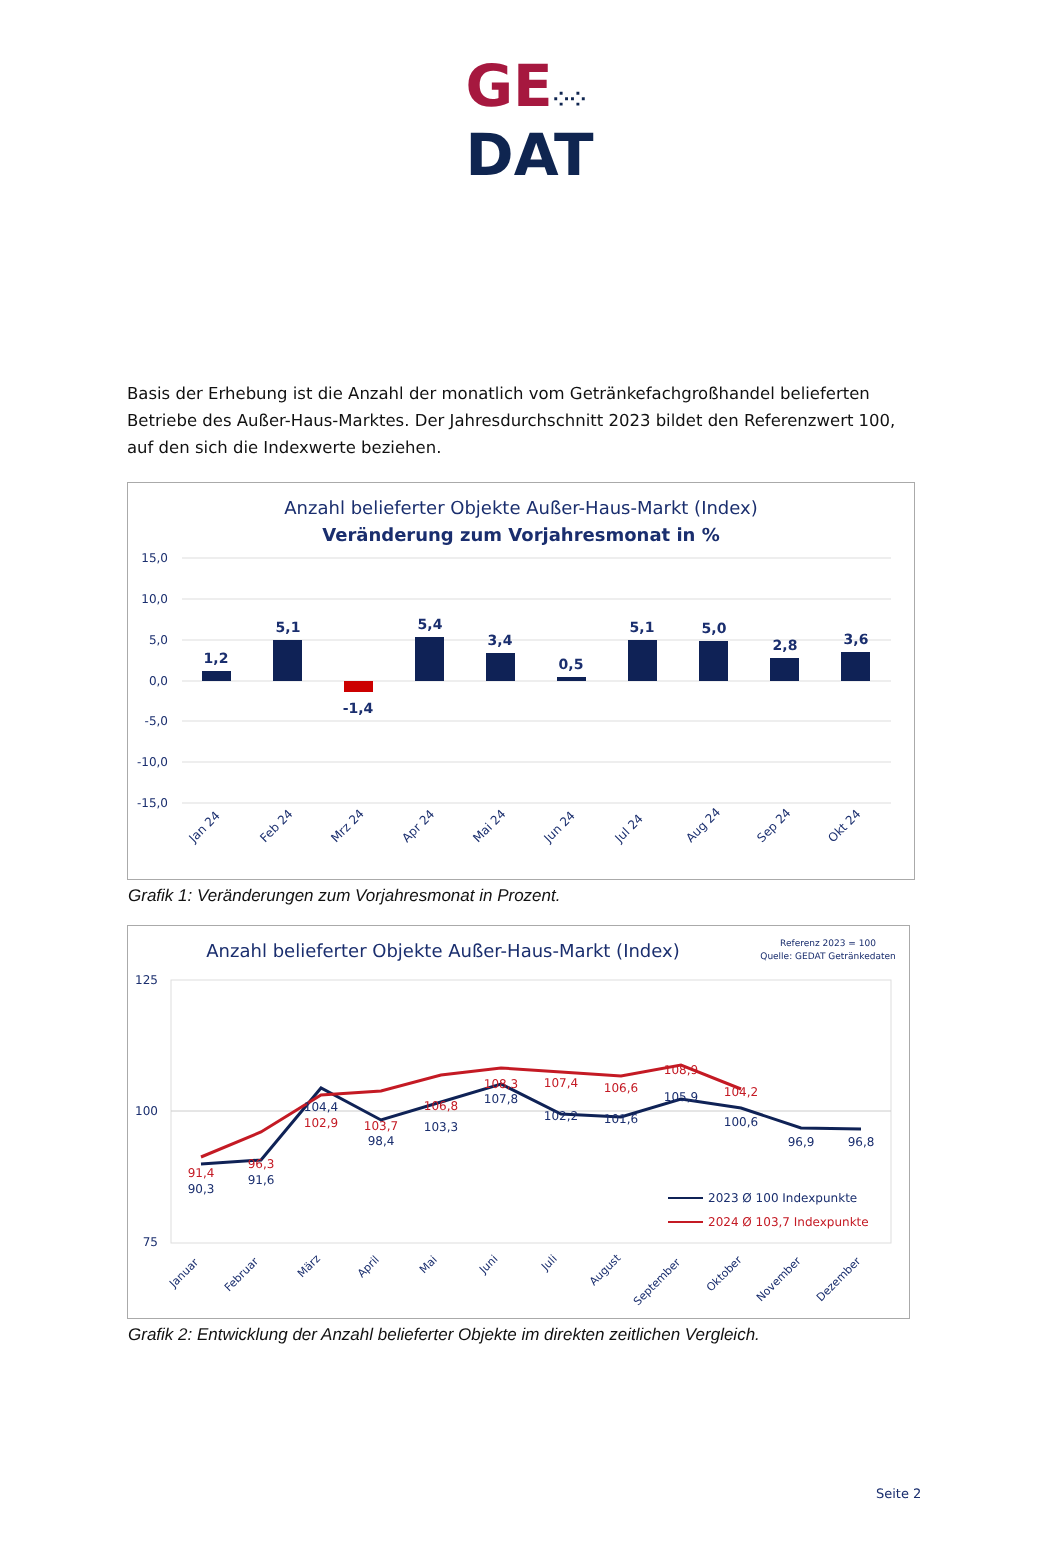GE⁘⁘
DAT
Basis der Erhebung ist die Anzahl der monatlich vom Getränkefachgroßhandel belieferten Betriebe des Außer-Haus-Marktes. Der Jahresdurchschnitt 2023 bildet den Referenzwert 100, auf den sich die Indexwerte beziehen.
Anzahl belieferter Objekte Außer-Haus-Markt (Index)
Veränderung zum Vorjahresmonat in %
15,0
10,0
5,0
0,0
-5,0
-10,0
-15,0
1,2
5,1
-1,4
5,4
3,4
0,5
5,1
5,0
2,8
3,6
Jan 24
Feb 24
Mrz 24
Apr 24
Mai 24
Jun 24
Jul 24
Aug 24
Sep 24
Okt 24
Grafik 1: Veränderungen zum Vorjahresmonat in Prozent.
Anzahl belieferter Objekte Außer-Haus-Markt (Index)
Referenz 2023 = 100
Quelle: GEDAT Getränkedaten
125
100
75
91,4
96,3
102,9
103,7
106,8
108,3
107,4
106,6
108,9
104,2
90,3
91,6
104,4
98,4
103,3
107,8
102,2
101,6
105,9
100,6
96,9
96,8
2023 Ø 100 Indexpunkte
2024 Ø 103,7 Indexpunkte
Januar
Februar
März
April
Mai
Juni
Juli
August
September
Oktober
November
Dezember
Grafik 2: Entwicklung der Anzahl belieferter Objekte im direkten zeitlichen Vergleich.
Seite 2